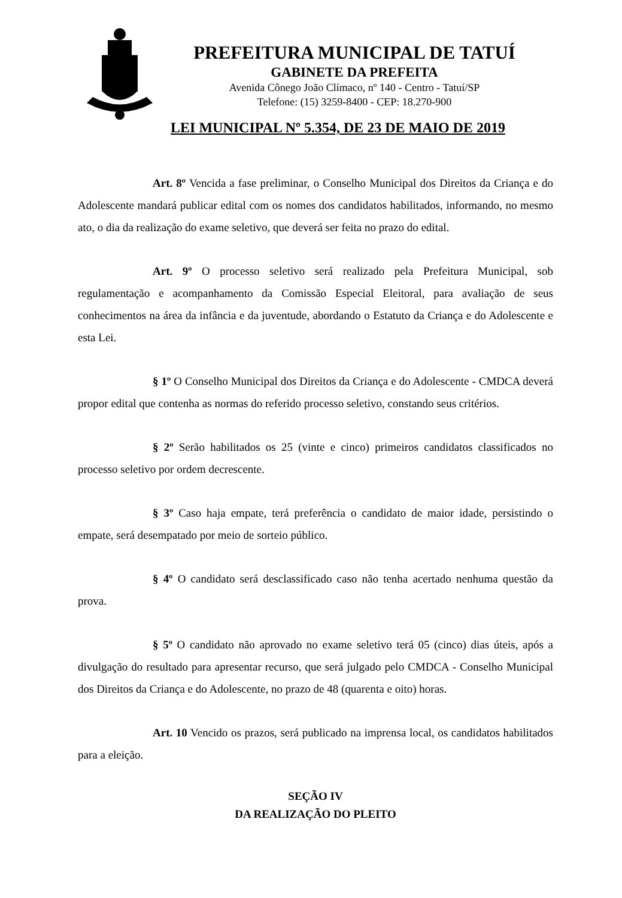PREFEITURA MUNICIPAL DE TATUÍ
GABINETE DA PREFEITA
Avenida Cônego João Clímaco, nº 140 - Centro - Tatuí/SP
Telefone: (15) 3259-8400 - CEP: 18.270-900
LEI MUNICIPAL Nº 5.354, DE 23 DE MAIO DE 2019
Art. 8º Vencida a fase preliminar, o Conselho Municipal dos Direitos da Criança e do Adolescente mandará publicar edital com os nomes dos candidatos habilitados, informando, no mesmo ato, o dia da realização do exame seletivo, que deverá ser feita no prazo do edital.
Art. 9º O processo seletivo será realizado pela Prefeitura Municipal, sob regulamentação e acompanhamento da Comissão Especial Eleitoral, para avaliação de seus conhecimentos na área da infância e da juventude, abordando o Estatuto da Criança e do Adolescente e esta Lei.
§ 1º O Conselho Municipal dos Direitos da Criança e do Adolescente - CMDCA deverá propor edital que contenha as normas do referido processo seletivo, constando seus critérios.
§ 2º Serão habilitados os 25 (vinte e cinco) primeiros candidatos classificados no processo seletivo por ordem decrescente.
§ 3º Caso haja empate, terá preferência o candidato de maior idade, persistindo o empate, será desempatado por meio de sorteio público.
§ 4º O candidato será desclassificado caso não tenha acertado nenhuma questão da prova.
§ 5º O candidato não aprovado no exame seletivo terá 05 (cinco) dias úteis, após a divulgação do resultado para apresentar recurso, que será julgado pelo CMDCA - Conselho Municipal dos Direitos da Criança e do Adolescente, no prazo de 48 (quarenta e oito) horas.
Art. 10 Vencido os prazos, será publicado na imprensa local, os candidatos habilitados para a eleição.
SEÇÃO IV
DA REALIZAÇÃO DO PLEITO